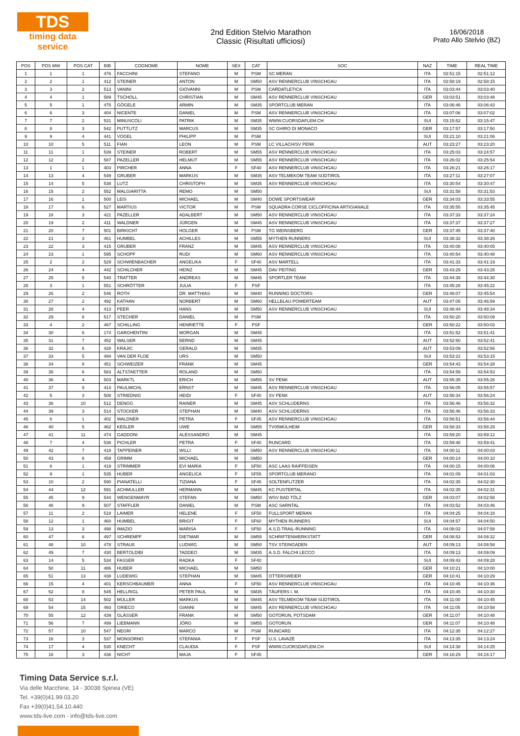TDS
timing data service
2nd Edition Stelvio Marathon
Classic (Risultati ufficiosi)
16/06/2018
Prato Allo Stelvio (BZ)
| POS | POS MW | POS CAT | BIB | COGNOME | NOME | SEX | CAT | SOC | NAZ | TIME | REAL TIME |
| --- | --- | --- | --- | --- | --- | --- | --- | --- | --- | --- | --- |
| 1 | 1 | 1 | 476 | FACCHINI | STEFANO | M | PSM | SC MERAN | ITA | 02:51:15 | 02:51:12 |
| 2 | 2 | 1 | 412 | STEINER | ANTON | M | SM50 | ASV RENNERCLUB VINSCHGAU | ITA | 02:58:19 | 02:58:15 |
| 3 | 3 | 2 | 513 | VANINI | GIOVANNI | M | PSM | CARDATLETICA | ITA | 03:03:44 | 03:03:40 |
| 4 | 4 | 1 | 589 | TSCHOLL | CHRISTIAN | M | SM45 | ASV RENNERCLUB VINSCHGAU | GER | 03:03:51 | 03:03:48 |
| 5 | 5 | 1 | 475 | GÖGELE | ARMIN | M | SM35 | SPORTCLUB MERAN | ITA | 03:06:46 | 03:06:43 |
| 6 | 6 | 3 | 404 | NICENTE | DANIEL | M | PSM | ASV RENNERCLUB VINSCHGAU | ITA | 03:07:06 | 03:07:02 |
| 7 | 7 | 2 | 531 | MINUSCOLI | PATRIK | M | SM35 | WWW.CUORSDAFLEM.CH | SUI | 03:15:52 | 03:15:47 |
| 8 | 8 | 3 | 542 | PUTTLITZ | MARCUS | M | SM35 | SC GHIRO DI MONACO | GER | 03:17:57 | 03:17:50 |
| 9 | 9 | 4 | 441 | VOGEL | PHILIPP | M | PSM | | SUI | 03:21:10 | 03:21:06 |
| 10 | 10 | 5 | 511 | FIAN | LEON | M | PSM | LC VILLACH/SV PENK | AUT | 03:23:27 | 03:23:20 |
| 11 | 11 | 1 | 539 | STEINER | ROBERT | M | SM55 | ASV RENNERCLUB VINSCHGAU | ITA | 03:25:03 | 03:24:57 |
| 12 | 12 | 2 | 587 | PAZELLER | HELMUT | M | SM55 | ASV RENNERCLUB VINSCHGAU | ITA | 03:26:02 | 03:25:54 |
| 13 | 1 | 1 | 403 | PIRCHER | ANNA | F | SF40 | ASV RENNERCLUB VINSCHGAU | ITA | 03:26:21 | 03:26:17 |
| 14 | 13 | 4 | 549 | GRUBER | MARKUS | M | SM35 | ASV TELMEKOM TEAM SÜDTIROL | ITA | 03:27:11 | 03:27:07 |
| 15 | 14 | 5 | 538 | LUTZ | CHRISTOPH | M | SM35 | ASV RENNERCLUB VINSCHGAU | ITA | 03:30:54 | 03:30:47 |
| 16 | 15 | 2 | 552 | MALGIARITTA | REMO | M | SM50 | | SUI | 03:31:58 | 03:31:53 |
| 17 | 16 | 1 | 500 | LEIS | MICHAEL | M | SM40 | DOWE SPORTSWEAR | GER | 03:34:03 | 03:33:55 |
| 18 | 17 | 6 | 527 | MARTIUS | VICTOR | M | PSM | SQUADRA CORSE CICLOFFICINA ARTIGIANALE | ITA | 03:35:55 | 03:35:45 |
| 19 | 18 | 3 | 421 | PAZELLER | ADALBERT | M | SM50 | ASV RENNERCLUB VINSCHGAU | ITA | 03:37:33 | 03:37:24 |
| 20 | 19 | 2 | 411 | WALDNER | JÜRGEN | M | SM45 | ASV RENNERCLUB VINSCHGAU | ITA | 03:37:37 | 03:37:27 |
| 21 | 20 | 7 | 501 | BIRKICHT | HOLGER | M | PSM | TG WEINSBERG | GER | 03:37:45 | 03:37:40 |
| 22 | 21 | 3 | 461 | HUMBEL | ACHILLES | M | SM55 | MYTHEN RUNNERS | SUI | 03:38:32 | 03:38:26 |
| 23 | 22 | 3 | 415 | GRUBER | FRANZ | M | SM45 | ASV RENNERCLUB VINSCHGAU | ITA | 03:40:08 | 03:40:05 |
| 24 | 23 | 1 | 595 | SCHOPF | RUDI | M | SM60 | ASV RENNERCLUB VINSCHGAU | ITA | 03:40:54 | 03:40:48 |
| 25 | 2 | 2 | 529 | SCHWIENBACHER | ANGELIKA | F | SF40 | ASV MARTELL | ITA | 03:41:33 | 03:41:19 |
| 26 | 24 | 4 | 442 | SCHILCHER | HEINZ | M | SM45 | DAV PEITING | GER | 03:43:29 | 03:43:25 |
| 27 | 25 | 5 | 540 | TRATTER | ANDREAS | M | SM45 | SPORTLER TEAM | ITA | 03:44:39 | 03:44:30 |
| 28 | 3 | 1 | 551 | SCHRÖTTER | JULIA | F | PSF | | ITA | 03:45:28 | 03:45:22 |
| 29 | 26 | 2 | 546 | ROTH | DR. MATTHIAS | M | SM40 | RUNNING DOCTORS | GER | 03:46:07 | 03:45:54 |
| 30 | 27 | 2 | 492 | KATHAN | NORBERT | M | SM60 | HELLBLAU.POWERTEAM | AUT | 03:47:05 | 03:46:59 |
| 31 | 28 | 4 | 413 | PEER | HANS | M | SM50 | ASV RENNERCLUB VINSCHGAU | SUI | 03:48:44 | 03:48:34 |
| 32 | 29 | 8 | 517 | STECHER | DANIEL | M | PSM | | ITA | 03:50:20 | 03:50:09 |
| 33 | 4 | 2 | 467 | SCHILLING | HENRIETTE | F | PSF | | GER | 03:50:22 | 03:50:03 |
| 34 | 30 | 6 | 174 | GARGHENTINI | MORGAN | M | SM45 | | ITA | 03:51:52 | 03:51:41 |
| 35 | 31 | 7 | 452 | WALSER | BERND | M | SM45 | | AUT | 03:52:50 | 03:52:41 |
| 36 | 32 | 6 | 428 | KRAJIC | GERALD | M | SM35 | | AUT | 03:53:09 | 03:52:56 |
| 37 | 33 | 5 | 494 | VAN DER FLOE | URS | M | SM50 | | SUI | 03:53:22 | 03:53:15 |
| 38 | 34 | 8 | 451 | SCHWEIZER | FRANK | M | SM45 | | GER | 03:54:43 | 03:54:28 |
| 39 | 35 | 6 | 583 | ALTSTAETTER | ROLAND | M | SM50 | | ITA | 03:54:59 | 03:54:53 |
| 40 | 36 | 4 | 503 | MARKTL | ERICH | M | SM55 | SV PENK | AUT | 03:55:35 | 03:55:26 |
| 41 | 37 | 9 | 414 | PAULMICHL | ERNST | M | SM45 | ASV RENNERCLUB VINSCHGAU | ITA | 03:56:05 | 03:55:57 |
| 42 | 5 | 3 | 508 | STRIEDNIG | HEIDI | F | SF40 | SV PENK | AUT | 03:56:34 | 03:56:24 |
| 43 | 38 | 10 | 512 | DENGG | RAINER | M | SM45 | ASV SCHLUDERNS | ITA | 03:56:46 | 03:56:32 |
| 44 | 39 | 3 | 514 | STOCKER | STEPHAN | M | SM40 | ASV SCHLUDERNS | ITA | 03:56:46 | 03:56:33 |
| 45 | 6 | 1 | 402 | WALDNER | PETRA | F | SF45 | ASV RENNERCLUB VINSCHGAU | ITA | 03:56:51 | 03:56:44 |
| 46 | 40 | 5 | 462 | KEßLER | UWE | M | SM55 | TV05MÜLHEIM | GER | 03:58:33 | 03:58:29 |
| 47 | 41 | 11 | 474 | GADDONI | ALESSANDRO | M | SM45 | | ITA | 03:59:20 | 03:59:12 |
| 48 | 7 | 4 | 536 | PICHLER | PETRA | F | SF40 | RUNCARD | ITA | 03:59:48 | 03:59:41 |
| 49 | 42 | 7 | 418 | TAPPEINER | WILLI | M | SM50 | ASV RENNERCLUB VINSCHGAU | ITA | 04:00:11 | 04:00:03 |
| 50 | 43 | 8 | 459 | GRIMM | MICHAEL | M | SM50 | | GER | 04:00:14 | 04:00:10 |
| 51 | 8 | 1 | 419 | STRIMMER | EVI MARIA | F | SF50 | ASC LAAS RAIFFEISEN | ITA | 04:00:15 | 04:00:06 |
| 52 | 9 | 1 | 535 | HUBER | ANGELICA | F | SF55 | SPORTCLUB MERANO | ITA | 04:01:09 | 04:01:03 |
| 53 | 10 | 2 | 590 | PIANATELLI | TIZIANA | F | SF45 | SOLTENFLITZER | ITA | 04:02:35 | 04:02:30 |
| 54 | 44 | 12 | 591 | ACHMULLER | HERMANN | M | SM45 | KC PUSTERTAL | ITA | 04:02:35 | 04:02:31 |
| 55 | 45 | 9 | 544 | WENGENMAYR | STEFAN | M | SM50 | WSV BAD TÖLZ | GER | 04:03:07 | 04:02:58 |
| 56 | 46 | 9 | 507 | STAFFLER | DANIEL | M | PSM | ASC SARNTAL | ITA | 04:03:52 | 04:03:46 |
| 57 | 11 | 2 | 518 | LAIMER | HELENE | F | SF50 | FULLSPORT MERAN | ITA | 04:04:25 | 04:04:18 |
| 58 | 12 | 1 | 460 | HUMBEL | BRIGIT | F | SF60 | MYTHEN RUNNERS | SUI | 04:04:57 | 04:04:50 |
| 59 | 13 | 3 | 498 | IMAZIO | MARISA | F | SF50 | A.S.D.TRAIL-RUNNING | ITA | 04:08:02 | 04:07:58 |
| 60 | 47 | 6 | 497 | SCHREMPF | DIETMAR | M | SM55 | SCHRIFTENWERKSTATT | GER | 04:08:53 | 04:08:32 |
| 61 | 48 | 10 | 478 | STRAUß | LUDWIG | M | SM50 | TSV STEINGADEN | AUT | 04:09:13 | 04:08:58 |
| 62 | 49 | 7 | 430 | BERTOLDIBI | TADDEO | M | SM35 | A.S.D. FALCHI LECCO | ITA | 04:09:13 | 04:09:09 |
| 63 | 14 | 5 | 534 | FASSER | RADKA | F | SF40 | | SUI | 04:09:43 | 04:09:28 |
| 64 | 50 | 11 | 486 | HUBER | MICHAEL | M | SM50 | | GER | 04:10:21 | 04:10:00 |
| 65 | 51 | 13 | 438 | LUDEWIG | STEPHAN | M | SM45 | OTTERSWEIER | GER | 04:10:41 | 04:10:29 |
| 66 | 15 | 4 | 401 | KERSCHBAUMER | ANNA | F | SF50 | ASV RENNERCLUB VINSCHGAU | ITA | 04:10:45 | 04:10:36 |
| 67 | 52 | 8 | 545 | HELLRIGL | PETER PAUL | M | SM35 | TÄUFERS I. M. | ITA | 04:10:45 | 04:10:30 |
| 68 | 53 | 14 | 502 | MÜLLER | MARKUS | M | SM45 | ASV TELMEKOM TEAM SÜDTIROL | ITA | 04:11:00 | 04:10:45 |
| 69 | 54 | 15 | 493 | GRIECO | GIANNI | M | SM45 | ASV RENNERCLUB VINSCHGAU | ITA | 04:11:05 | 04:10:58 |
| 70 | 55 | 12 | 439 | GLÄSSER | FRANK | M | SM50 | GOTORUN, POTSDAM | GER | 04:11:07 | 04:10:48 |
| 71 | 56 | 7 | 499 | LIEBMANN | JÖRG | M | SM55 | GOTORUN | GER | 04:11:07 | 04:10:48 |
| 72 | 57 | 10 | 547 | NEGRI | MARCO | M | PSM | RUNCARD | ITA | 04:12:35 | 04:12:27 |
| 73 | 16 | 3 | 537 | MONSORNO | STEFANIA | F | PSF | U.S. LAVAZÈ | ITA | 04:13:35 | 04:13:24 |
| 74 | 17 | 4 | 530 | KNECHT | CLAUDIA | F | PSF | WWW.CUORSDAFLEM.CH | SUI | 04:14:38 | 04:14:25 |
| 75 | 18 | 3 | 436 | NICHT | MAJA | F | SF45 | | GER | 04:16:29 | 04:16:17 |
Timing Data Service s.r.l.
Via delle Macchine, 14 - 30038 Spinea (VE)
Tel. +39(0)41.99.03.20
Fax +39(0)41.54.10.440
www.tds-live.com - info@tds-live.com